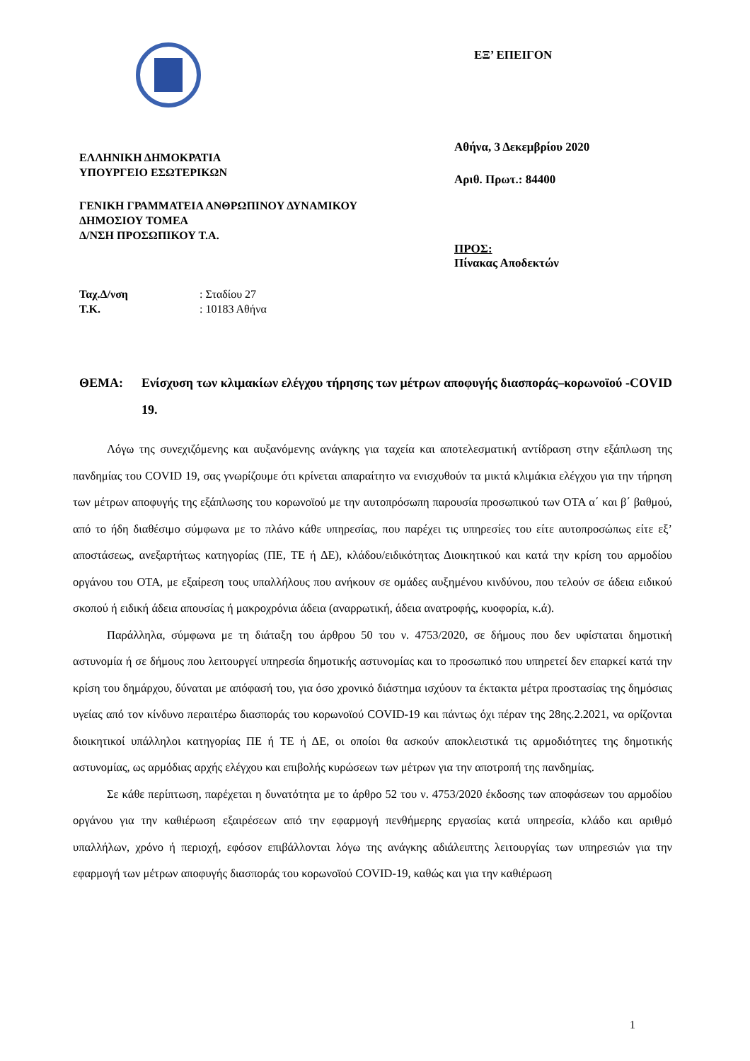ΕΛΛΗΝΙΚΗ ΔΗΜΟΚΡΑΤΙΑ
ΥΠΟΥΡΓΕΙΟ ΕΣΩΤΕΡΙΚΩΝ
ΓΕΝΙΚΗ ΓΡΑΜΜΑΤΕΙΑ ΑΝΘΡΩΠΙΝΟΥ ΔΥΝΑΜΙΚΟΥ
ΔΗΜΟΣΙΟΥ ΤΟΜΕΑ
Δ/ΝΣΗ ΠΡΟΣΩΠΙΚΟΥ Τ.Α.
| Ταχ.Δ/νση | : Σταδίου 27 |
| Τ.Κ. | : 10183 Αθήνα |
ΕΞ’ ΕΠΕΙΓΟΝ
Αθήνα, 3 Δεκεμβρίου 2020
Αριθ. Πρωτ.: 84400
ΠΡΟΣ:
Πίνακας Αποδεκτών
ΘΕΜΑ: Ενίσχυση των κλιμακίων ελέγχου τήρησης των μέτρων αποφυγής διασποράς–κορωνοϊού -COVID 19.
Λόγω της συνεχιζόμενης και αυξανόμενης ανάγκης για ταχεία και αποτελεσματική αντίδραση στην εξάπλωση της πανδημίας του COVID 19, σας γνωρίζουμε ότι κρίνεται απαραίτητο να ενισχυθούν τα μικτά κλιμάκια ελέγχου για την τήρηση των μέτρων αποφυγής της εξάπλωσης του κορωνοϊού με την αυτοπρόσωπη παρουσία προσωπικού των ΟΤΑ α΄ και β΄ βαθμού, από το ήδη διαθέσιμο σύμφωνα με το πλάνο κάθε υπηρεσίας, που παρέχει τις υπηρεσίες του είτε αυτοπροσώπως είτε εξ’ αποστάσεως, ανεξαρτήτως κατηγορίας (ΠΕ, ΤΕ ή ΔΕ), κλάδου/ειδικότητας Διοικητικού και κατά την κρίση του αρμοδίου οργάνου του ΟΤΑ, με εξαίρεση τους υπαλλήλους που ανήκουν σε ομάδες αυξημένου κινδύνου, που τελούν σε άδεια ειδικού σκοπού ή ειδική άδεια απουσίας ή μακροχρόνια άδεια (αναρρωτική, άδεια ανατροφής, κυοφορία, κ.ά).
Παράλληλα, σύμφωνα με τη διάταξη του άρθρου 50 του ν. 4753/2020, σε δήμους που δεν υφίσταται δημοτική αστυνομία ή σε δήμους που λειτουργεί υπηρεσία δημοτικής αστυνομίας και το προσωπικό που υπηρετεί δεν επαρκεί κατά την κρίση του δημάρχου, δύναται με απόφασή του, για όσο χρονικό διάστημα ισχύουν τα έκτακτα μέτρα προστασίας της δημόσιας υγείας από τον κίνδυνο περαιτέρω διασποράς του κορωνοϊού COVID-19 και πάντως όχι πέραν της 28ης.2.2021, να ορίζονται διοικητικοί υπάλληλοι κατηγορίας ΠΕ ή ΤΕ ή ΔΕ, οι οποίοι θα ασκούν αποκλειστικά τις αρμοδιότητες της δημοτικής αστυνομίας, ως αρμόδιας αρχής ελέγχου και επιβολής κυρώσεων των μέτρων για την αποτροπή της πανδημίας.
Σε κάθε περίπτωση, παρέχεται η δυνατότητα με το άρθρο 52 του ν. 4753/2020 έκδοσης των αποφάσεων του αρμοδίου οργάνου για την καθιέρωση εξαιρέσεων από την εφαρμογή πενθήμερης εργασίας κατά υπηρεσία, κλάδο και αριθμό υπαλλήλων, χρόνο ή περιοχή, εφόσον επιβάλλονται λόγω της ανάγκης αδιάλειπτης λειτουργίας των υπηρεσιών για την εφαρμογή των μέτρων αποφυγής διασποράς του κορωνοϊού COVID-19, καθώς και για την καθιέρωση
1